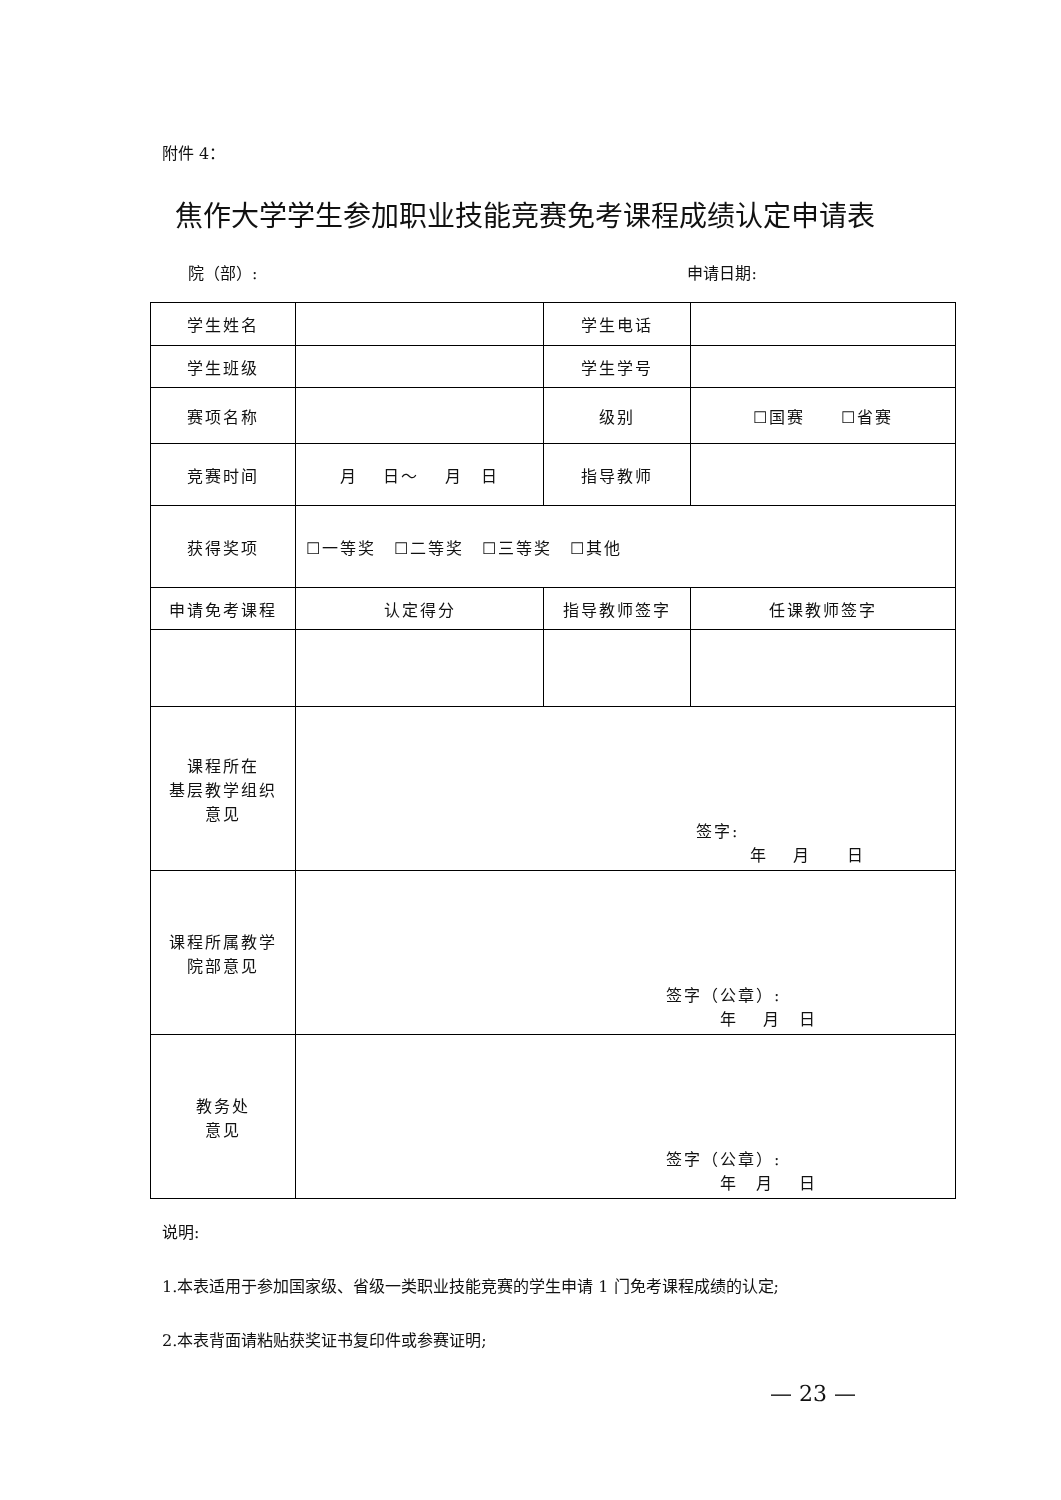附件 4：
焦作大学学生参加职业技能竞赛免考课程成绩认定申请表
院（部）: 申请日期:
| 学生姓名 | | 学生电话 | |
| 学生班级 | | 学生学号 | |
| 赛项名称 | | 级别 | ☐国赛 ☐省赛 |
| 竞赛时间 | 月 日～ 月 日 | 指导教师 | |
| 获得奖项 | ☐一等奖 ☐二等奖 ☐三等奖 ☐其他 | | |
| 申请免考课程 | 认定得分 | 指导教师签字 | 任课教师签字 |
| 课程所在 基层教学组织 意见 | 签字: 年 月 日 | | |
| 课程所属教学 院部意见 | 签字（公章）: 年 月 日 | | |
| 教务处 意见 | 签字（公章）: 年 月 日 | | |
说明:
1.本表适用于参加国家级、省级一类职业技能竞赛的学生申请 1 门免考课程成绩的认定;
2.本表背面请粘贴获奖证书复印件或参赛证明;
— 23 —